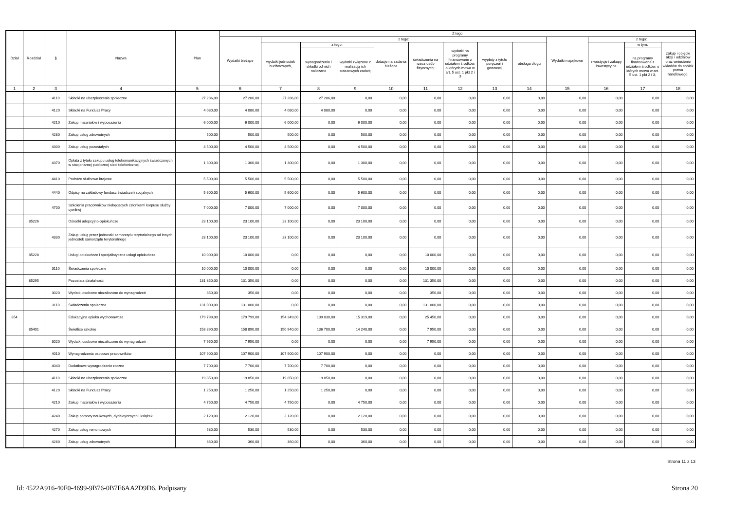| Dział | Rozdział | § | Nazwa | Plan | Z tego | | | | | | | | | | | | |
| --- | --- | --- | --- | --- | --- | --- | --- | --- | --- | --- | --- | --- | --- | --- | --- | --- | --- |
| | | | | | Wydatki bieżące | z tego: | | | | | | | | Wydatki majątkowe | z tego: | | |
| | | | | | | wydatki jednostek budżetowych, | z tego: | | dotacje na zadania bieżące | świadczenia na rzecz osób fizycznych; | wydatki na programy finansowane z udziałem środków, o których mowa w art. 5 ust. 1 pkt 2 i 3 | wypłaty z tytułu poręczeń i gwarancji | obsługa długu | | inwestycje i zakupy inwestycyjne | w tym: | zakup i objęcie akcji i udziałów oraz wniesienie wkładów do spółek prawa handlowego. |
| | | | | | | | wynagrodzenia i składki od nich naliczane | wydatki związane z realizacją ich statutowych zadań; | | | | | | | | na programy finansowane z udziałem środków, o których mowa w art. 5 ust. 1 pkt 2 i 3, | |
| 1 | 2 | 3 | 4 | 5 | 6 | 7 | 8 | 9 | 10 | 11 | 12 | 13 | 14 | 15 | 16 | 17 | 18 |
| | | 4110 | Składki na ubezpieczenia społeczne | 27 286,00 | 27 286,00 | 27 286,00 | 27 286,00 | 0,00 | 0,00 | 0,00 | 0,00 | 0,00 | 0,00 | 0,00 | 0,00 | 0,00 | 0,00 |
| | | 4120 | Składki na Fundusz Pracy | 4 080,00 | 4 080,00 | 4 080,00 | 4 080,00 | 0,00 | 0,00 | 0,00 | 0,00 | 0,00 | 0,00 | 0,00 | 0,00 | 0,00 | 0,00 |
| | | 4210 | Zakup materiałów i wyposażenia | 6 000,00 | 6 000,00 | 6 000,00 | 0,00 | 6 000,00 | 0,00 | 0,00 | 0,00 | 0,00 | 0,00 | 0,00 | 0,00 | 0,00 | 0,00 |
| | | 4280 | Zakup usług zdrowotnych | 500,00 | 500,00 | 500,00 | 0,00 | 500,00 | 0,00 | 0,00 | 0,00 | 0,00 | 0,00 | 0,00 | 0,00 | 0,00 | 0,00 |
| | | 4300 | Zakup usług pozostałych | 4 500,00 | 4 500,00 | 4 500,00 | 0,00 | 4 500,00 | 0,00 | 0,00 | 0,00 | 0,00 | 0,00 | 0,00 | 0,00 | 0,00 | 0,00 |
| | | 4370 | Opłata z tytułu zakupu usług telekomunikacyjnych świadczonych w stacjonarnej publicznej sieci telefonicznej. | 1 300,00 | 1 300,00 | 1 300,00 | 0,00 | 1 300,00 | 0,00 | 0,00 | 0,00 | 0,00 | 0,00 | 0,00 | 0,00 | 0,00 | 0,00 |
| | | 4410 | Podróże służbowe krajowe | 5 500,00 | 5 500,00 | 5 500,00 | 0,00 | 5 500,00 | 0,00 | 0,00 | 0,00 | 0,00 | 0,00 | 0,00 | 0,00 | 0,00 | 0,00 |
| | | 4440 | Odpisy na zakładowy fundusz świadczeń socjalnych | 5 600,00 | 5 600,00 | 5 600,00 | 0,00 | 5 600,00 | 0,00 | 0,00 | 0,00 | 0,00 | 0,00 | 0,00 | 0,00 | 0,00 | 0,00 |
| | | 4700 | Szkolenia pracowników niebędących członkami korpusu służby cywilnej | 7 000,00 | 7 000,00 | 7 000,00 | 0,00 | 7 000,00 | 0,00 | 0,00 | 0,00 | 0,00 | 0,00 | 0,00 | 0,00 | 0,00 | 0,00 |
| | 85226 | | Ośrodki adopcyjno-opiekuńcze | 23 100,00 | 23 100,00 | 23 100,00 | 0,00 | 23 100,00 | 0,00 | 0,00 | 0,00 | 0,00 | 0,00 | 0,00 | 0,00 | 0,00 | 0,00 |
| | | 4330 | Zakup usług przez jednostki samorządu terytorialnego od innych jednostek samorządu terytorialnego | 23 100,00 | 23 100,00 | 23 100,00 | 0,00 | 23 100,00 | 0,00 | 0,00 | 0,00 | 0,00 | 0,00 | 0,00 | 0,00 | 0,00 | 0,00 |
| | 85228 | | Usługi opiekuńcze i specjalistyczne usługi opiekuńcze | 10 000,00 | 10 000,00 | 0,00 | 0,00 | 0,00 | 0,00 | 10 000,00 | 0,00 | 0,00 | 0,00 | 0,00 | 0,00 | 0,00 | 0,00 |
| | | 3110 | Świadczenia społeczne | 10 000,00 | 10 000,00 | 0,00 | 0,00 | 0,00 | 0,00 | 10 000,00 | 0,00 | 0,00 | 0,00 | 0,00 | 0,00 | 0,00 | 0,00 |
| | 85295 | | Pozostała działalność | 131 350,00 | 131 350,00 | 0,00 | 0,00 | 0,00 | 0,00 | 131 350,00 | 0,00 | 0,00 | 0,00 | 0,00 | 0,00 | 0,00 | 0,00 |
| | | 3020 | Wydatki osobowe niezaliczone do wynagrodzeń | 350,00 | 350,00 | 0,00 | 0,00 | 0,00 | 0,00 | 350,00 | 0,00 | 0,00 | 0,00 | 0,00 | 0,00 | 0,00 | 0,00 |
| | | 3110 | Świadczenia społeczne | 131 000,00 | 131 000,00 | 0,00 | 0,00 | 0,00 | 0,00 | 131 000,00 | 0,00 | 0,00 | 0,00 | 0,00 | 0,00 | 0,00 | 0,00 |
| 854 | | | Edukacyjna opieka wychowawcza | 179 799,00 | 179 799,00 | 154 349,00 | 139 030,00 | 15 319,00 | 0,00 | 25 450,00 | 0,00 | 0,00 | 0,00 | 0,00 | 0,00 | 0,00 | 0,00 |
| | 85401 | | Świetlice szkolne | 158 890,00 | 158 890,00 | 150 940,00 | 136 700,00 | 14 240,00 | 0,00 | 7 950,00 | 0,00 | 0,00 | 0,00 | 0,00 | 0,00 | 0,00 | 0,00 |
| | | 3020 | Wydatki osobowe niezaliczone do wynagrodzeń | 7 950,00 | 7 950,00 | 0,00 | 0,00 | 0,00 | 0,00 | 7 950,00 | 0,00 | 0,00 | 0,00 | 0,00 | 0,00 | 0,00 | 0,00 |
| | | 4010 | Wynagrodzenia osobowe pracowników | 107 900,00 | 107 900,00 | 107 900,00 | 107 900,00 | 0,00 | 0,00 | 0,00 | 0,00 | 0,00 | 0,00 | 0,00 | 0,00 | 0,00 | 0,00 |
| | | 4040 | Dodatkowe wynagrodzenie roczne | 7 700,00 | 7 700,00 | 7 700,00 | 7 700,00 | 0,00 | 0,00 | 0,00 | 0,00 | 0,00 | 0,00 | 0,00 | 0,00 | 0,00 | 0,00 |
| | | 4110 | Składki na ubezpieczenia społeczne | 19 850,00 | 19 850,00 | 19 850,00 | 19 850,00 | 0,00 | 0,00 | 0,00 | 0,00 | 0,00 | 0,00 | 0,00 | 0,00 | 0,00 | 0,00 |
| | | 4120 | Składki na Fundusz Pracy | 1 250,00 | 1 250,00 | 1 250,00 | 1 250,00 | 0,00 | 0,00 | 0,00 | 0,00 | 0,00 | 0,00 | 0,00 | 0,00 | 0,00 | 0,00 |
| | | 4210 | Zakup materiałów i wyposażenia | 4 750,00 | 4 750,00 | 4 750,00 | 0,00 | 4 750,00 | 0,00 | 0,00 | 0,00 | 0,00 | 0,00 | 0,00 | 0,00 | 0,00 | 0,00 |
| | | 4240 | Zakup pomocy naukowych, dydaktycznych i książek | 2 120,00 | 2 120,00 | 2 120,00 | 0,00 | 2 120,00 | 0,00 | 0,00 | 0,00 | 0,00 | 0,00 | 0,00 | 0,00 | 0,00 | 0,00 |
| | | 4270 | Zakup usług remontowych | 530,00 | 530,00 | 530,00 | 0,00 | 530,00 | 0,00 | 0,00 | 0,00 | 0,00 | 0,00 | 0,00 | 0,00 | 0,00 | 0,00 |
| | | 4280 | Zakup usług zdrowotnych | 360,00 | 360,00 | 360,00 | 0,00 | 360,00 | 0,00 | 0,00 | 0,00 | 0,00 | 0,00 | 0,00 | 0,00 | 0,00 | 0,00 |
Strona 11 z 13
Id: 4522A916-40F0-4699-9B76-0B7E6AA2D9D6. Podpisany Strona 20